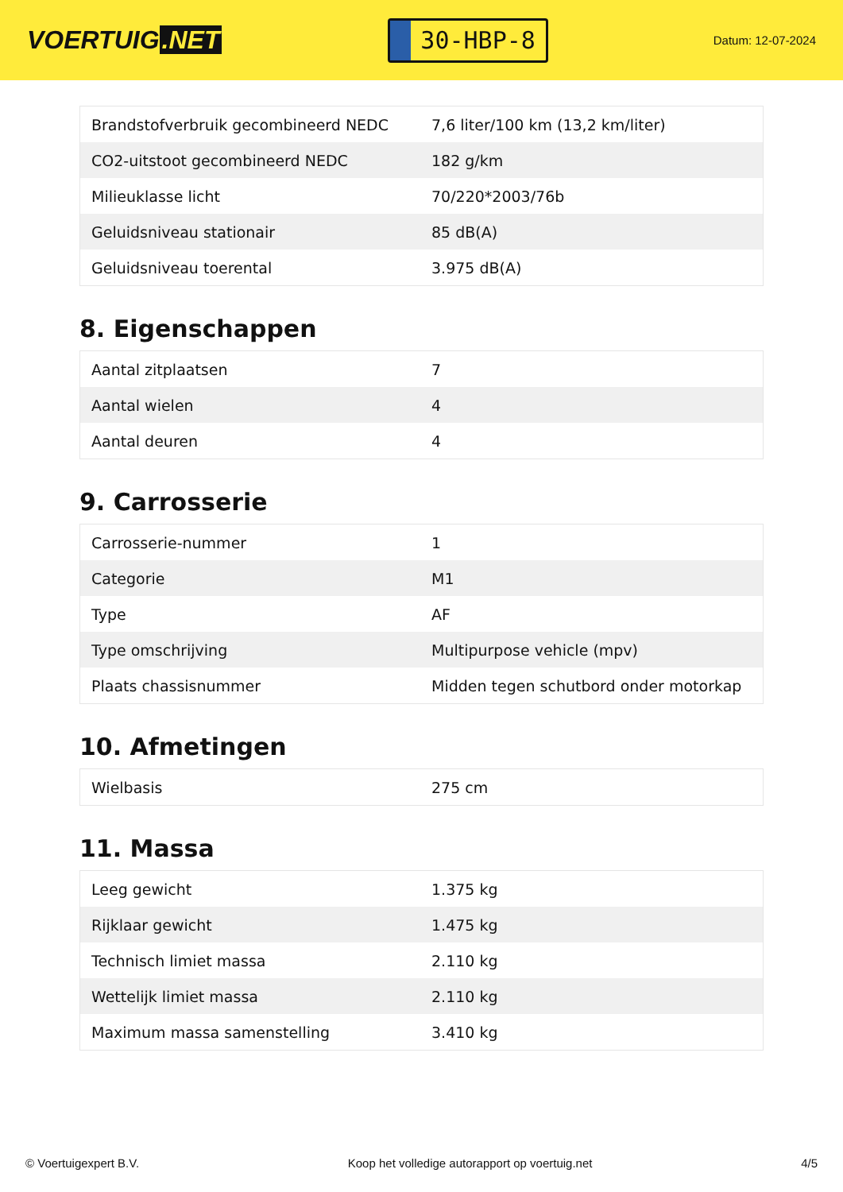VOERTUIG.NET
30-HBP-8
Datum: 12-07-2024
| Brandstofverbruik gecombineerd NEDC | 7,6 liter/100 km (13,2 km/liter) |
| CO2-uitstoot gecombineerd NEDC | 182 g/km |
| Milieuklasse licht | 70/220*2003/76b |
| Geluidsniveau stationair | 85 dB(A) |
| Geluidsniveau toerental | 3.975 dB(A) |
8. Eigenschappen
| Aantal zitplaatsen | 7 |
| Aantal wielen | 4 |
| Aantal deuren | 4 |
9. Carrosserie
| Carrosserie-nummer | 1 |
| Categorie | M1 |
| Type | AF |
| Type omschrijving | Multipurpose vehicle (mpv) |
| Plaats chassisnummer | Midden tegen schutbord onder motorkap |
10. Afmetingen
| Wielbasis | 275 cm |
11. Massa
| Leeg gewicht | 1.375 kg |
| Rijklaar gewicht | 1.475 kg |
| Technisch limiet massa | 2.110 kg |
| Wettelijk limiet massa | 2.110 kg |
| Maximum massa samenstelling | 3.410 kg |
© Voertuigexpert B.V. Koop het volledige autorapport op voertuig.net 4/5